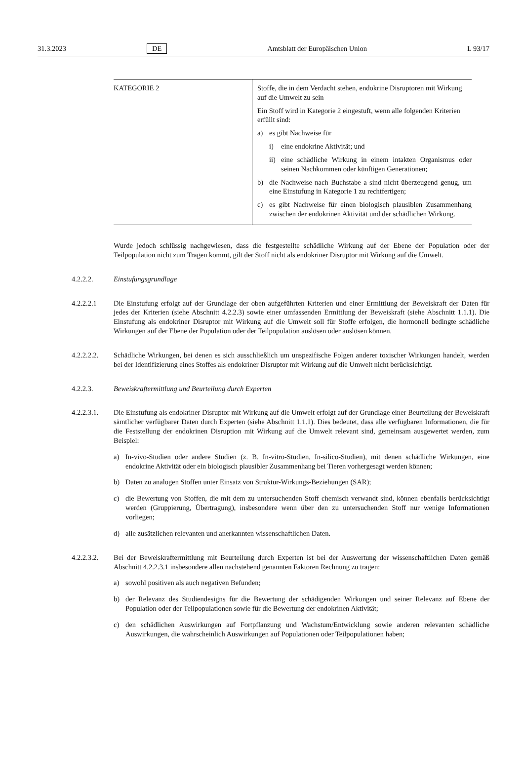31.3.2023 DE Amtsblatt der Europäischen Union L 93/17
| KATEGORIE 2 | Stoffe, die in dem Verdacht stehen, endokrine Disruptoren mit Wirkung auf die Umwelt zu sein Ein Stoff wird in Kategorie 2 eingestuft, wenn alle folgenden Kriterien erfüllt sind: a) es gibt Nachweise für i) eine endokrine Aktivität; und ii) eine schädliche Wirkung in einem intakten Organismus oder seinen Nachkommen oder künftigen Generationen; b) die Nachweise nach Buchstabe a sind nicht überzeugend genug, um eine Einstufung in Kategorie 1 zu rechtfertigen; c) es gibt Nachweise für einen biologisch plausiblen Zusammenhang zwischen der endokrinen Aktivität und der schädlichen Wirkung. |
Wurde jedoch schlüssig nachgewiesen, dass die festgestellte schädliche Wirkung auf der Ebene der Population oder der Teilpopulation nicht zum Tragen kommt, gilt der Stoff nicht als endokriner Disruptor mit Wirkung auf die Umwelt.
4.2.2.2. Einstufungsgrundlage
4.2.2.2.1 Die Einstufung erfolgt auf der Grundlage der oben aufgeführten Kriterien und einer Ermittlung der Beweiskraft der Daten für jedes der Kriterien (siehe Abschnitt 4.2.2.3) sowie einer umfassenden Ermittlung der Beweiskraft (siehe Abschnitt 1.1.1). Die Einstufung als endokriner Disruptor mit Wirkung auf die Umwelt soll für Stoffe erfolgen, die hormonell bedingte schädliche Wirkungen auf der Ebene der Population oder der Teilpopulation auslösen oder auslösen können.
4.2.2.2.2. Schädliche Wirkungen, bei denen es sich ausschließlich um unspezifische Folgen anderer toxischer Wirkungen handelt, werden bei der Identifizierung eines Stoffes als endokriner Disruptor mit Wirkung auf die Umwelt nicht berücksichtigt.
4.2.2.3. Beweiskraftermittlung und Beurteilung durch Experten
4.2.2.3.1. Die Einstufung als endokriner Disruptor mit Wirkung auf die Umwelt erfolgt auf der Grundlage einer Beurteilung der Beweiskraft sämtlicher verfügbarer Daten durch Experten (siehe Abschnitt 1.1.1). Dies bedeutet, dass alle verfügbaren Informationen, die für die Feststellung der endokrinen Disruption mit Wirkung auf die Umwelt relevant sind, gemeinsam ausgewertet werden, zum Beispiel:
a) In-vivo-Studien oder andere Studien (z. B. In-vitro-Studien, In-silico-Studien), mit denen schädliche Wirkungen, eine endokrine Aktivität oder ein biologisch plausibler Zusammenhang bei Tieren vorhergesagt werden können;
b) Daten zu analogen Stoffen unter Einsatz von Struktur-Wirkungs-Beziehungen (SAR);
c) die Bewertung von Stoffen, die mit dem zu untersuchenden Stoff chemisch verwandt sind, können ebenfalls berücksichtigt werden (Gruppierung, Übertragung), insbesondere wenn über den zu untersuchenden Stoff nur wenige Informationen vorliegen;
d) alle zusätzlichen relevanten und anerkannten wissenschaftlichen Daten.
4.2.2.3.2. Bei der Beweiskraftermittlung mit Beurteilung durch Experten ist bei der Auswertung der wissenschaftlichen Daten gemäß Abschnitt 4.2.2.3.1 insbesondere allen nachstehend genannten Faktoren Rechnung zu tragen:
a) sowohl positiven als auch negativen Befunden;
b) der Relevanz des Studiendesigns für die Bewertung der schädigenden Wirkungen und seiner Relevanz auf Ebene der Population oder der Teilpopulationen sowie für die Bewertung der endokrinen Aktivität;
c) den schädlichen Auswirkungen auf Fortpflanzung und Wachstum/Entwicklung sowie anderen relevanten schädliche Auswirkungen, die wahrscheinlich Auswirkungen auf Populationen oder Teilpopulationen haben;